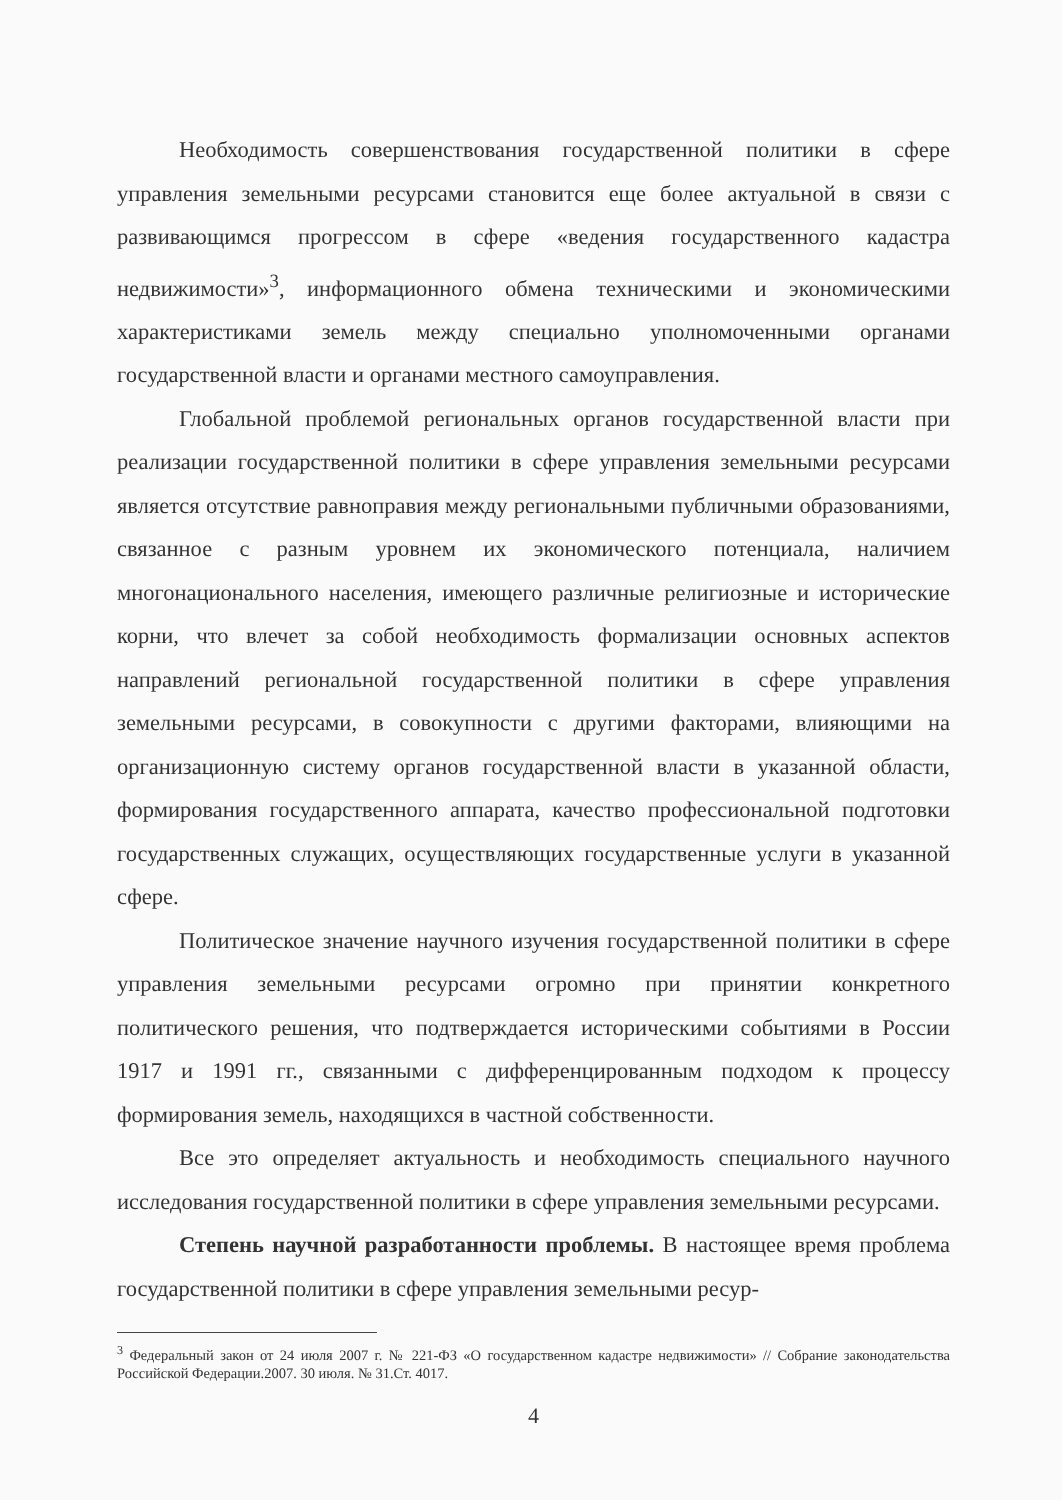Необходимость совершенствования государственной политики в сфере управления земельными ресурсами становится еще более актуальной в связи с развивающимся прогрессом в сфере «ведения государственного кадастра недвижимости»<sup>3</sup>, информационного обмена техническими и экономическими характеристиками земель между специально уполномоченными органами государственной власти и органами местного самоуправления.
Глобальной проблемой региональных органов государственной власти при реализации государственной политики в сфере управления земельными ресурсами является отсутствие равноправия между региональными публичными образованиями, связанное с разным уровнем их экономического потенциала, наличием многонационального населения, имеющего различные религиозные и исторические корни, что влечет за собой необходимость формализации основных аспектов направлений региональной государственной политики в сфере управления земельными ресурсами, в совокупности с другими факторами, влияющими на организационную систему органов государственной власти в указанной области, формирования государственного аппарата, качество профессиональной подготовки государственных служащих, осуществляющих государственные услуги в указанной сфере.
Политическое значение научного изучения государственной политики в сфере управления земельными ресурсами огромно при принятии конкретного политического решения, что подтверждается историческими событиями в России 1917 и 1991 гг., связанными с дифференцированным подходом к процессу формирования земель, находящихся в частной собственности.
Все это определяет актуальность и необходимость специального научного исследования государственной политики в сфере управления земельными ресурсами.
Степень научной разработанности проблемы. В настоящее время проблема государственной политики в сфере управления земельными ресур-
<sup>3</sup> Федеральный закон от 24 июля 2007 г. № 221-ФЗ «О государственном кадастре недвижимости» // Собрание законодательства Российской Федерации.2007. 30 июля. № 31.Ст. 4017.
4